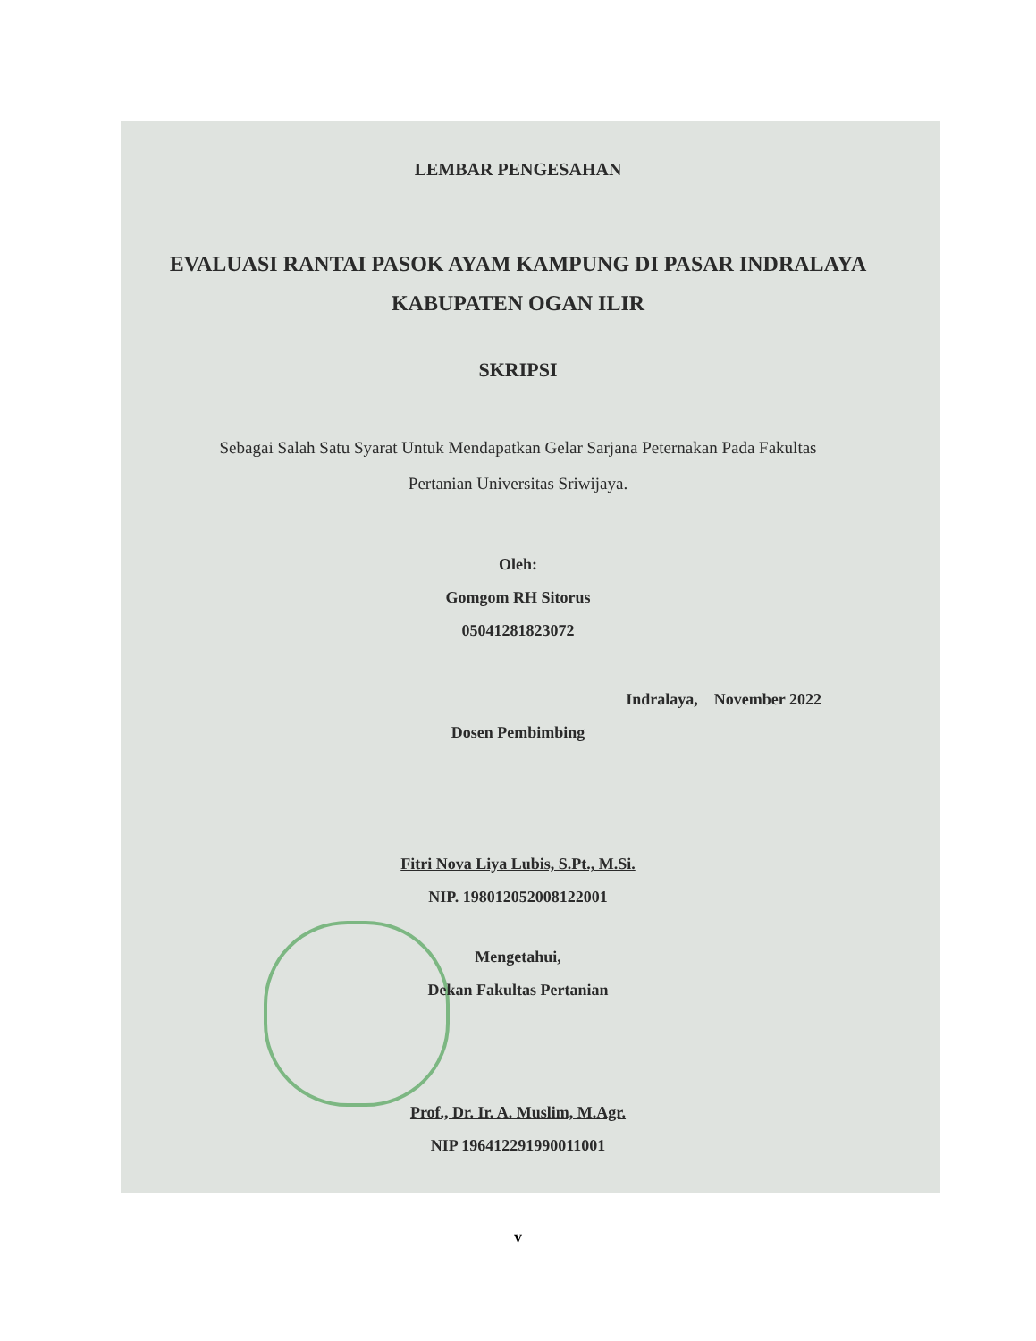LEMBAR PENGESAHAN
EVALUASI RANTAI PASOK AYAM KAMPUNG DI PASAR INDRALAYA
KABUPATEN OGAN ILIR
SKRIPSI
Sebagai Salah Satu Syarat Untuk Mendapatkan Gelar Sarjana Peternakan Pada Fakultas
Pertanian Universitas Sriwijaya.
Oleh:
Gomgom RH Sitorus
05041281823072
Indralaya, November 2022
Dosen Pembimbing
Fitri Nova Liya Lubis, S.Pt., M.Si.
NIP. 198012052008122001
Mengetahui,
Dekan Fakultas Pertanian
Prof., Dr. Ir. A. Muslim, M.Agr.
NIP 196412291990011001
v